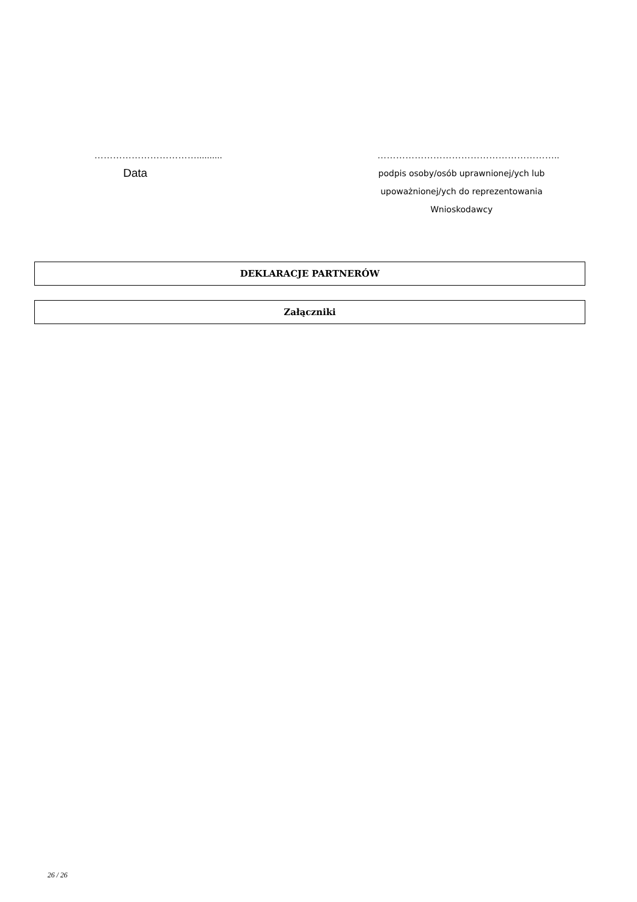……………………………..........
Data
…………………………………………………..
podpis osoby/osób uprawnionej/ych lub
upoważnionej/ych do reprezentowania
Wnioskodawcy
DEKLARACJE PARTNERÓW
Załączniki
26 / 26